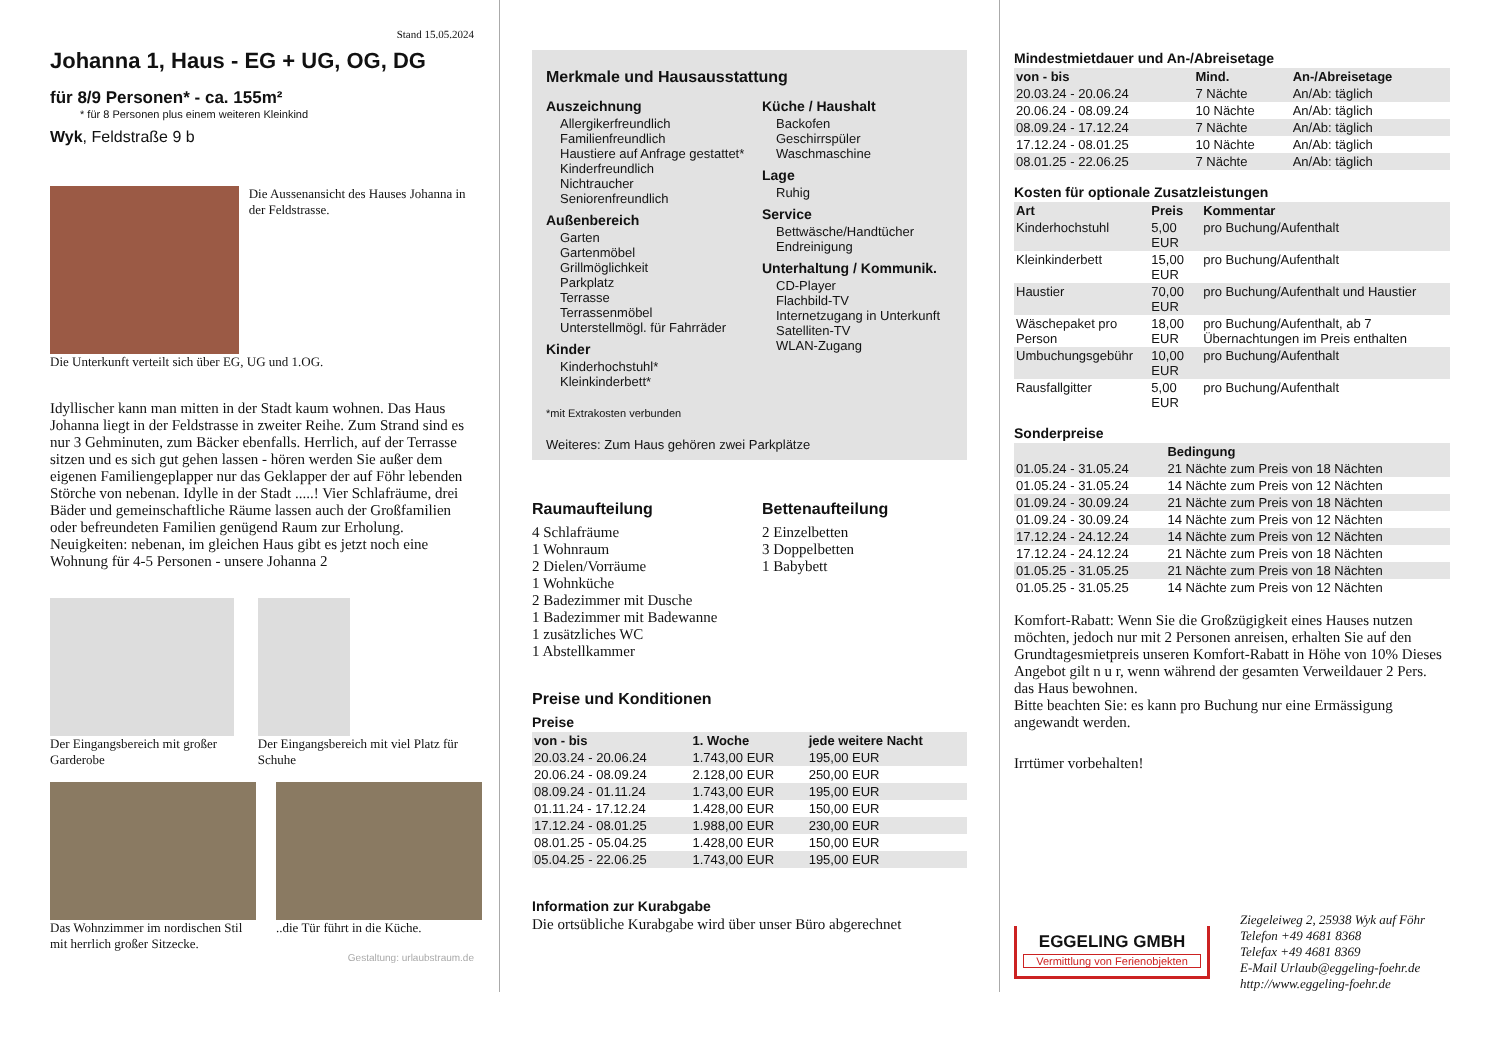Stand 15.05.2024
Johanna 1, Haus - EG + UG, OG, DG
für 8/9 Personen* - ca. 155m²
* für 8 Personen plus einem weiteren Kleinkind
Wyk, Feldstraße 9 b
Die Aussenansicht des Hauses Johanna in der Feldstrasse.
Die Unterkunft verteilt sich über EG, UG und 1.OG.
Idyllischer kann man mitten in der Stadt kaum wohnen. Das Haus Johanna liegt in der Feldstrasse in zweiter Reihe. Zum Strand sind es nur 3 Gehminuten, zum Bäcker ebenfalls. Herrlich, auf der Terrasse sitzen und es sich gut gehen lassen - hören werden Sie außer dem eigenen Familiengeplapper nur das Geklapper der auf Föhr lebenden Störche von nebenan. Idylle in der Stadt .....! Vier Schlafräume, drei Bäder und gemeinschaftliche Räume lassen auch der Großfamilien oder befreundeten Familien genügend Raum zur Erholung. Neuigkeiten: nebenan, im gleichen Haus gibt es jetzt noch eine Wohnung für 4-5 Personen - unsere Johanna 2
Der Eingangsbereich mit großer Garderobe
Der Eingangsbereich mit viel Platz für Schuhe
Das Wohnzimmer im nordischen Stil mit herrlich großer Sitzecke.
..die Tür führt in die Küche.
Gestaltung: urlaubstraum.de
Merkmale und Hausausstattung
Auszeichnung
Allergikerfreundlich
Familienfreundlich
Haustiere auf Anfrage gestattet*
Kinderfreundlich
Nichtraucher
Seniorenfreundlich
Außenbereich
Garten
Gartenmöbel
Grillmöglichkeit
Parkplatz
Terrasse
Terrassenmöbel
Unterstellmögl. für Fahrräder
Kinder
Kinderhochstuhl*
Kleinkinderbett*
Küche / Haushalt
Backofen
Geschirrspüler
Waschmaschine
Lage
Ruhig
Service
Bettwäsche/Handtücher
Endreinigung
Unterhaltung / Kommunik.
CD-Player
Flachbild-TV
Internetzugang in Unterkunft
Satelliten-TV
WLAN-Zugang
*mit Extrakosten verbunden
Weiteres: Zum Haus gehören zwei Parkplätze
Raumaufteilung
4 Schlafräume
1 Wohnraum
2 Dielen/Vorräume
1 Wohnküche
2 Badezimmer mit Dusche
1 Badezimmer mit Badewanne
1 zusätzliches WC
1 Abstellkammer
Bettenaufteilung
2 Einzelbetten
3 Doppelbetten
1 Babybett
Preise und Konditionen
Preise
| von - bis | 1. Woche | jede weitere Nacht |
| --- | --- | --- |
| 20.03.24 - 20.06.24 | 1.743,00 EUR | 195,00 EUR |
| 20.06.24 - 08.09.24 | 2.128,00 EUR | 250,00 EUR |
| 08.09.24 - 01.11.24 | 1.743,00 EUR | 195,00 EUR |
| 01.11.24 - 17.12.24 | 1.428,00 EUR | 150,00 EUR |
| 17.12.24 - 08.01.25 | 1.988,00 EUR | 230,00 EUR |
| 08.01.25 - 05.04.25 | 1.428,00 EUR | 150,00 EUR |
| 05.04.25 - 22.06.25 | 1.743,00 EUR | 195,00 EUR |
Information zur Kurabgabe
Die ortsübliche Kurabgabe wird über unser Büro abgerechnet
Mindestmietdauer und An-/Abreisetage
| von - bis | Mind. | An-/Abreisetage |
| --- | --- | --- |
| 20.03.24 - 20.06.24 | 7 Nächte | An/Ab: täglich |
| 20.06.24 - 08.09.24 | 10 Nächte | An/Ab: täglich |
| 08.09.24 - 17.12.24 | 7 Nächte | An/Ab: täglich |
| 17.12.24 - 08.01.25 | 10 Nächte | An/Ab: täglich |
| 08.01.25 - 22.06.25 | 7 Nächte | An/Ab: täglich |
Kosten für optionale Zusatzleistungen
| Art | Preis | Kommentar |
| --- | --- | --- |
| Kinderhochstuhl | 5,00 EUR | pro Buchung/Aufenthalt |
| Kleinkinderbett | 15,00 EUR | pro Buchung/Aufenthalt |
| Haustier | 70,00 EUR | pro Buchung/Aufenthalt und Haustier |
| Wäschepaket pro Person | 18,00 EUR | pro Buchung/Aufenthalt, ab 7 Übernachtungen im Preis enthalten |
| Umbuchungsgebühr | 10,00 EUR | pro Buchung/Aufenthalt |
| Rausfallgitter | 5,00 EUR | pro Buchung/Aufenthalt |
Sonderpreise
| | Bedingung |
| --- | --- |
| 01.05.24 - 31.05.24 | 21 Nächte zum Preis von 18 Nächten |
| 01.05.24 - 31.05.24 | 14 Nächte zum Preis von 12 Nächten |
| 01.09.24 - 30.09.24 | 21 Nächte zum Preis von 18 Nächten |
| 01.09.24 - 30.09.24 | 14 Nächte zum Preis von 12 Nächten |
| 17.12.24 - 24.12.24 | 14 Nächte zum Preis von 12 Nächten |
| 17.12.24 - 24.12.24 | 21 Nächte zum Preis von 18 Nächten |
| 01.05.25 - 31.05.25 | 21 Nächte zum Preis von 18 Nächten |
| 01.05.25 - 31.05.25 | 14 Nächte zum Preis von 12 Nächten |
Komfort-Rabatt: Wenn Sie die Großzügigkeit eines Hauses nutzen möchten, jedoch nur mit 2 Personen anreisen, erhalten Sie auf den Grundtagesmietpreis unseren Komfort-Rabatt in Höhe von 10% Dieses Angebot gilt n u r, wenn während der gesamten Verweildauer 2 Pers. das Haus bewohnen.
Bitte beachten Sie: es kann pro Buchung nur eine Ermässigung angewandt werden.
Irrtümer vorbehalten!
EGGELING GMBH
Vermittlung von Ferienobjekten
Ziegeleiweg 2, 25938 Wyk auf Föhr
Telefon +49 4681 8368
Telefax +49 4681 8369
E-Mail Urlaub@eggeling-foehr.de
http://www.eggeling-foehr.de